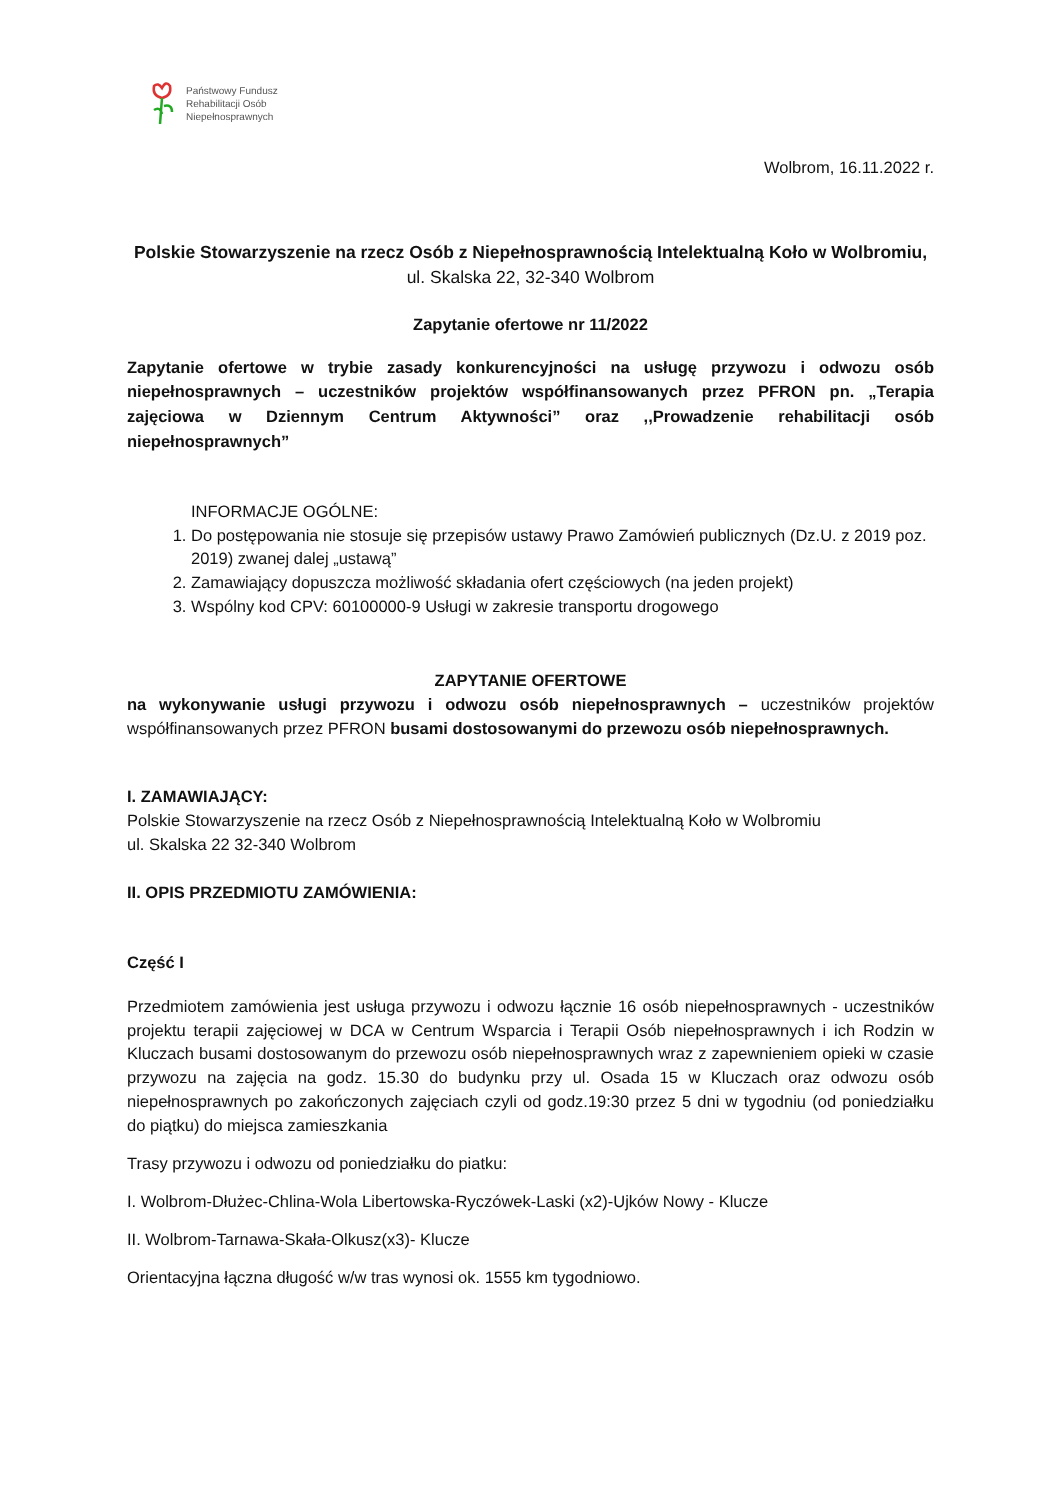Państwowy Fundusz
Rehabilitacji Osób
Niepełnosprawnych
Wolbrom, 16.11.2022 r.
Polskie Stowarzyszenie na rzecz Osób z Niepełnosprawnością Intelektualną Koło w Wolbromiu,
ul. Skalska 22, 32-340 Wolbrom
Zapytanie ofertowe nr 11/2022
Zapytanie ofertowe w trybie zasady konkurencyjności na usługę przywozu i odwozu osób niepełnosprawnych – uczestników projektów współfinansowanych przez PFRON pn. „Terapia zajęciowa w Dziennym Centrum Aktywności” oraz ,,Prowadzenie rehabilitacji osób niepełnosprawnych”
INFORMACJE OGÓLNE:
1. Do postępowania nie stosuje się przepisów ustawy Prawo Zamówień publicznych (Dz.U. z 2019 poz. 2019) zwanej dalej „ustawą”
2. Zamawiający dopuszcza możliwość składania ofert częściowych (na jeden projekt)
3. Wspólny kod CPV: 60100000-9 Usługi w zakresie transportu drogowego
ZAPYTANIE OFERTOWE
na wykonywanie usługi przywozu i odwozu osób niepełnosprawnych – uczestników projektów współfinansowanych przez PFRON busami dostosowanymi do przewozu osób niepełnosprawnych.
I. ZAMAWIAJĄCY:
Polskie Stowarzyszenie na rzecz Osób z Niepełnosprawnością Intelektualną Koło w Wolbromiu
ul. Skalska 22 32-340 Wolbrom
II. OPIS PRZEDMIOTU ZAMÓWIENIA:
Część I
Przedmiotem zamówienia jest usługa przywozu i odwozu łącznie 16 osób niepełnosprawnych - uczestników projektu terapii zajęciowej w DCA w Centrum Wsparcia i Terapii Osób niepełnosprawnych i ich Rodzin w Kluczach busami dostosowanym do przewozu osób niepełnosprawnych wraz z zapewnieniem opieki w czasie przywozu na zajęcia na godz. 15.30 do budynku przy ul. Osada 15 w Kluczach oraz odwozu osób niepełnosprawnych po zakończonych zajęciach czyli od godz.19:30 przez 5 dni w tygodniu (od poniedziałku do piątku) do miejsca zamieszkania
Trasy przywozu i odwozu od poniedziałku do piatku:
I. Wolbrom-Dłużec-Chlina-Wola Libertowska-Ryczówek-Laski (x2)-Ujków Nowy - Klucze
II. Wolbrom-Tarnawa-Skała-Olkusz(x3)- Klucze
Orientacyjna łączna długość w/w tras wynosi ok. 1555 km tygodniowo.